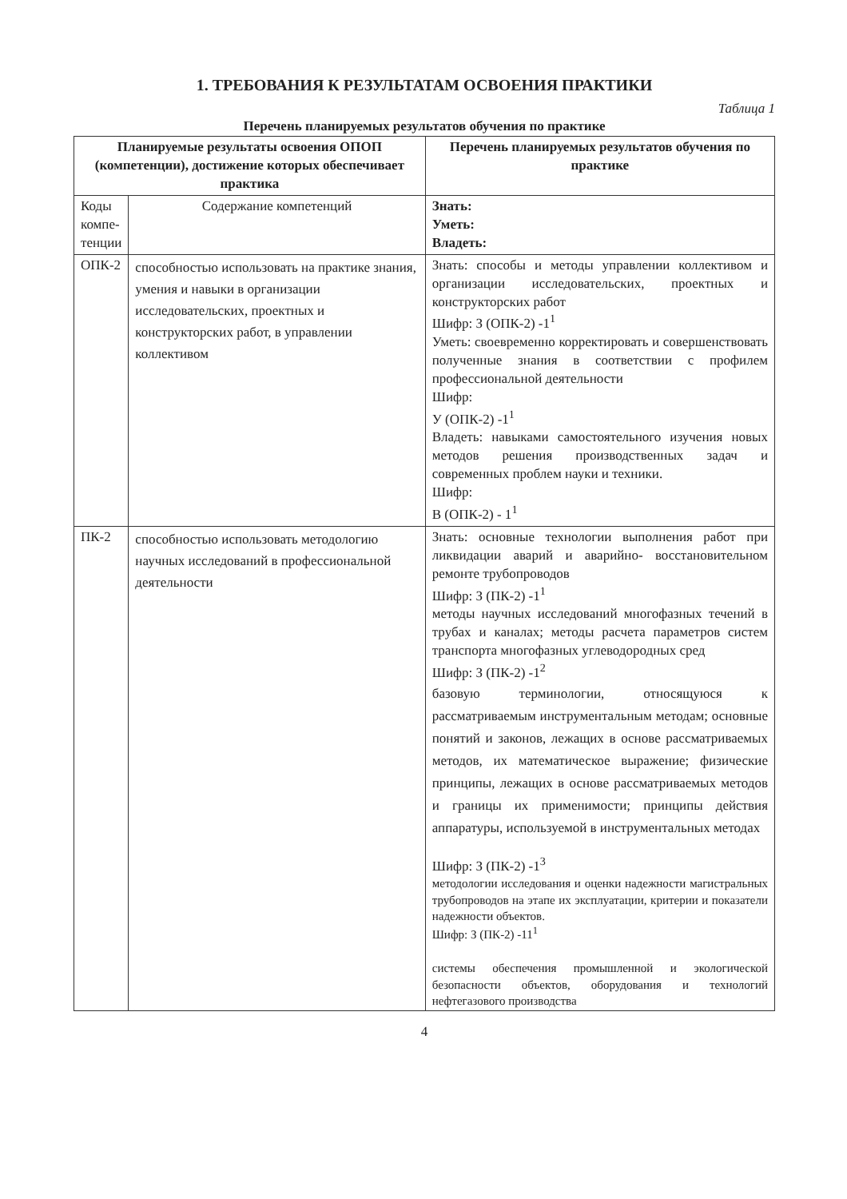1. ТРЕБОВАНИЯ К РЕЗУЛЬТАТАМ ОСВОЕНИЯ ПРАКТИКИ
Таблица 1
Перечень планируемых результатов обучения по практике
| Планируемые результаты освоения ОПОП (компетенции), достижение которых обеспечивает практика | | Перечень планируемых результатов обучения по практике |
| --- | --- | --- |
| Коды компе-тенции | Содержание компетенций | Знать: Уметь: Владеть: |
| ОПК-2 | способностью использовать на практике знания, умения и навыки в организации исследовательских, проектных и конструкторских работ, в управлении коллективом | Знать: способы и методы управлении коллективом и организации исследовательских, проектных и конструкторских работ Шифр: З (ОПК-2) -1<sup>1</sup> Уметь: своевременно корректировать и совершенствовать полученные знания в соответствии с профилем профессиональной деятельности Шифр: У (ОПК-2) -1<sup>1</sup> Владеть: навыками самостоятельного изучения новых методов решения производственных задач и современных проблем науки и техники. Шифр: В (ОПК-2) - 1<sup>1</sup> |
| ПК-2 | способностью использовать методологию научных исследований в профессиональной деятельности | Знать: основные технологии выполнения работ при ликвидации аварий и аварийно- восстановительном ремонте трубопроводов Шифр: З (ПК-2) -1<sup>1</sup> методы научных исследований многофазных течений в трубах и каналах; методы расчета параметров систем транспорта многофазных углеводородных сред Шифр: З (ПК-2) -1<sup>2</sup> базовую терминологии, относящуюся к рассматриваемым инструментальным методам; основные понятий и законов, лежащих в основе рассматриваемых методов, их математическое выражение; физические принципы, лежащих в основе рассматриваемых методов и границы их применимости; принципы действия аппаратуры, используемой в инструментальных методах Шифр: З (ПК-2) -1<sup>3</sup> методологии исследования и оценки надежности магистральных трубопроводов на этапе их эксплуатации, критерии и показатели надежности объектов. Шифр: З (ПК-2) -11<sup>1</sup> системы обеспечения промышленной и экологической безопасности объектов, оборудования и технологий нефтегазового производства |
4